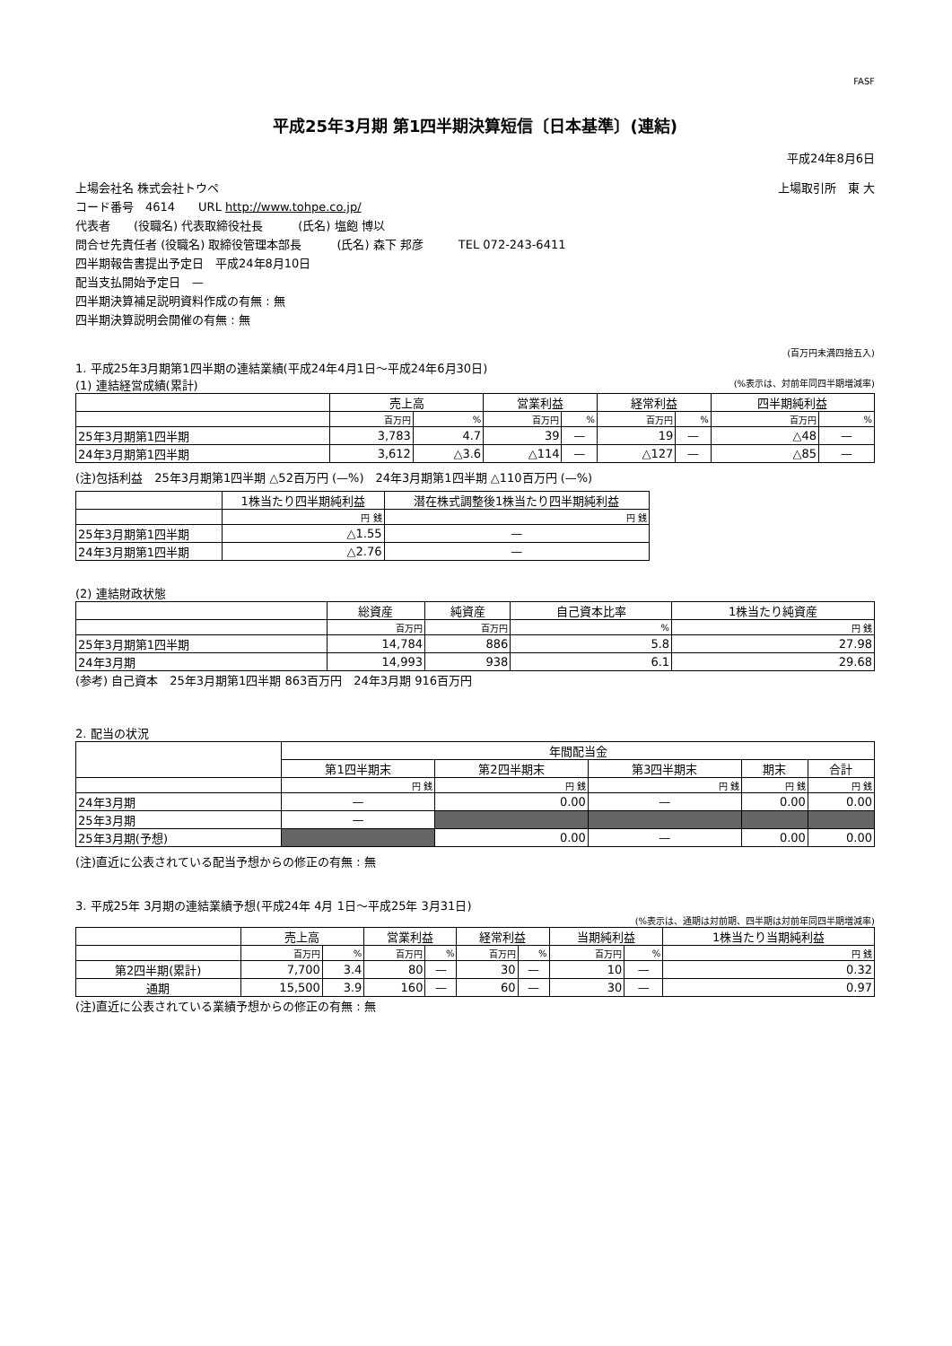FASF
平成25年3月期 第1四半期決算短信〔日本基準〕(連結)
平成24年8月6日
上場会社名 株式会社トウペ 上場取引所　東 大
コード番号　4614　　URL http://www.tohpe.co.jp/
代表者　　(役職名) 代表取締役社長　　　(氏名) 塩飽 博以
問合せ先責任者 (役職名) 取締役管理本部長　　　(氏名) 森下 邦彦　　　TEL 072-243-6411
四半期報告書提出予定日　平成24年8月10日
配当支払開始予定日　—
四半期決算補足説明資料作成の有無 : 無
四半期決算説明会開催の有無 : 無
(百万円未満四捨五入)
1. 平成25年3月期第1四半期の連結業績(平成24年4月1日～平成24年6月30日)
(1) 連結経営成績(累計) (%表示は、対前年同四半期増減率)
| | 売上高 | | 営業利益 | | 経常利益 | | 四半期純利益 | |
| --- | --- | --- | --- | --- | --- | --- | --- | --- |
| | 百万円 | % | 百万円 | % | 百万円 | % | 百万円 | % |
| 25年3月期第1四半期 | 3,783 | 4.7 | 39 | — | 19 | — | △48 | — |
| 24年3月期第1四半期 | 3,612 | △3.6 | △114 | — | △127 | — | △85 | — |
(注)包括利益　25年3月期第1四半期 △52百万円 (—%)　24年3月期第1四半期 △110百万円 (—%)
| | 1株当たり四半期純利益 | 潜在株式調整後1株当たり四半期純利益 |
| --- | --- | --- |
| | 円 銭 | 円 銭 |
| 25年3月期第1四半期 | △1.55 | — |
| 24年3月期第1四半期 | △2.76 | — |
(2) 連結財政状態
| | 総資産 | 純資産 | 自己資本比率 | 1株当たり純資産 |
| --- | --- | --- | --- | --- |
| | 百万円 | 百万円 | % | 円 銭 |
| 25年3月期第1四半期 | 14,784 | 886 | 5.8 | 27.98 |
| 24年3月期 | 14,993 | 938 | 6.1 | 29.68 |
(参考) 自己資本　25年3月期第1四半期 863百万円　24年3月期 916百万円
2. 配当の状況
| | 年間配当金 | | | | |
| --- | --- | --- | --- | --- | --- |
| | 第1四半期末 | 第2四半期末 | 第3四半期末 | 期末 | 合計 |
| | 円 銭 | 円 銭 | 円 銭 | 円 銭 | 円 銭 |
| 24年3月期 | — | 0.00 | — | 0.00 | 0.00 |
| 25年3月期 | — | | | | |
| 25年3月期(予想) | | 0.00 | — | 0.00 | 0.00 |
(注)直近に公表されている配当予想からの修正の有無 : 無
3. 平成25年 3月期の連結業績予想(平成24年 4月 1日～平成25年 3月31日)
(%表示は、通期は対前期、四半期は対前年同四半期増減率)
| | 売上高 | | 営業利益 | | 経常利益 | | 当期純利益 | | 1株当たり当期純利益 |
| --- | --- | --- | --- | --- | --- | --- | --- | --- | --- |
| | 百万円 | % | 百万円 | % | 百万円 | % | 百万円 | % | 円 銭 |
| 第2四半期(累計) | 7,700 | 3.4 | 80 | — | 30 | — | 10 | — | 0.32 |
| 通期 | 15,500 | 3.9 | 160 | — | 60 | — | 30 | — | 0.97 |
(注)直近に公表されている業績予想からの修正の有無 : 無